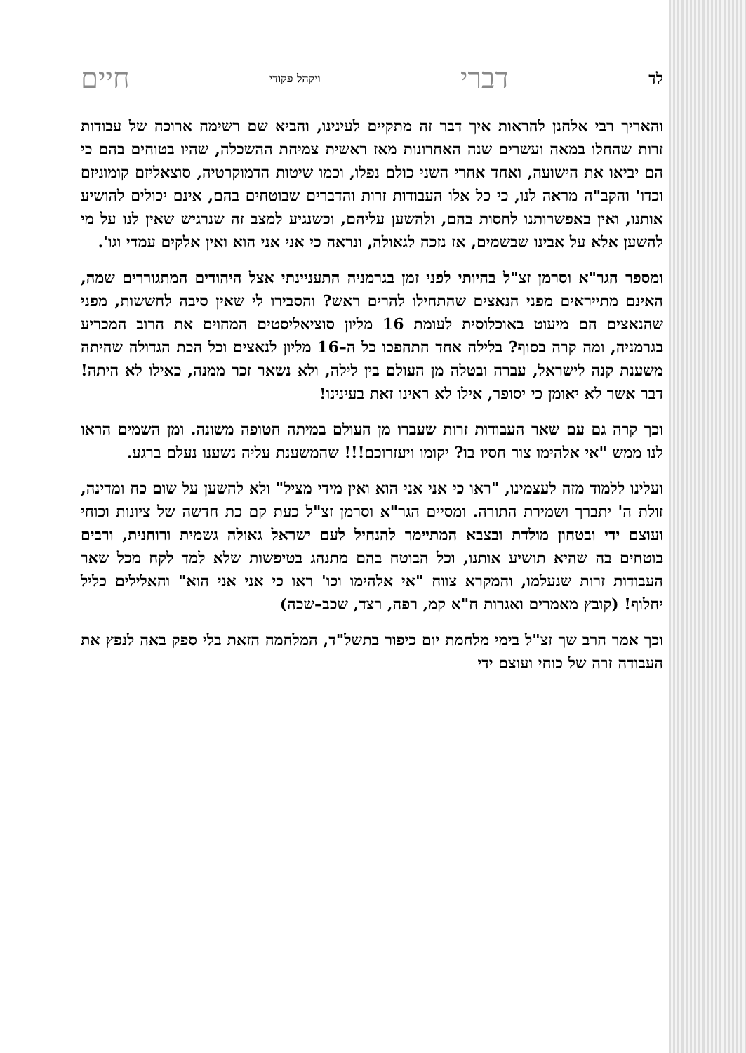לד דברי ויקהל פקודי חיים
והאריך רבי אלחנן להראות איך דבר זה מתקיים לעינינו, והביא שם רשימה ארוכה של עבודות זרות שהחלו במאה ועשרים שנה האחרונות מאז ראשית צמיחת ההשכלה, שהיו בטוחים בהם כי הם יביאו את הישועה, ואחד אחרי השני כולם נפלו, וכמו שיטות הדמוקרטיה, סוצאליזם קומוניזם וכדו' והקב"ה מראה לנו, כי כל אלו העבודות זרות והדברים שבוטחים בהם, אינם יכולים להושיע אותנו, ואין באפשרותנו לחסות בהם, ולהשען עליהם, וכשנגיע למצב זה שנרגיש שאין לנו על מי להשען אלא על אבינו שבשמים, אז נזכה לגאולה, ונראה כי אני אני הוא ואין אלקים עמדי וגו'.
ומספר הגר"א וסרמן זצ"ל בהיותי לפני זמן בגרמניה התעניינתי אצל היהודים המתגוררים שמה, האינם מתייראים מפני הנאצים שהתחילו להרים ראש? והסבירו לי שאין סיבה לחששות, מפני שהנאצים הם מיעוט באוכלוסית לעומת 16 מליון סוציאליסטים המהוים את הרוב המכריע בגרמניה, ומה קרה בסוף? בלילה אחד התהפכו כל ה–16 מליון לנאצים וכל הכת הגדולה שהיתה משענת קנה לישראל, עברה ובטלה מן העולם בין לילה, ולא נשאר זכר ממנה, כאילו לא היתה! דבר אשר לא יאומן כי יסופר, אילו לא ראינו זאת בעינינו!
וכך קרה גם עם שאר העבודות זרות שעברו מן העולם במיתה חטופה משונה. ומן השמים הראו לנו ממש "אי אלהימו צור חסיו בו? יקומו ויעזרוכם!!! שהמשענת עליה נשענו נעלם ברגע.
ועלינו ללמוד מזה לעצמינו, "ראו כי אני אני הוא ואין מידי מציל" ולא להשען על שום כח ומדינה, זולת ה' יתברך ושמירת התורה. ומסיים הגר"א וסרמן זצ"ל כעת קם כת חדשה של ציונות וכוחי ועוצם ידי ובטחון מולדת ובצבא המתיימר להנחיל לעם ישראל גאולה גשמית ורוחנית, ורבים בוטחים בה שהיא תושיע אותנו, וכל הבוטח בהם מתנהג בטיפשות שלא למד לקח מכל שאר העבודות זרות שנעלמו, והמקרא צווח "אי אלהימו וכו' ראו כי אני אני הוא" והאלילים כליל יחלוף! (קובץ מאמרים ואגרות ח"א קמ, רפה, רצד, שכב–שכה)
וכך אמר הרב שך זצ"ל בימי מלחמת יום כיפור בתשל"ד, המלחמה הזאת בלי ספק באה לנפץ את העבודה זרה של כוחי ועוצם ידי